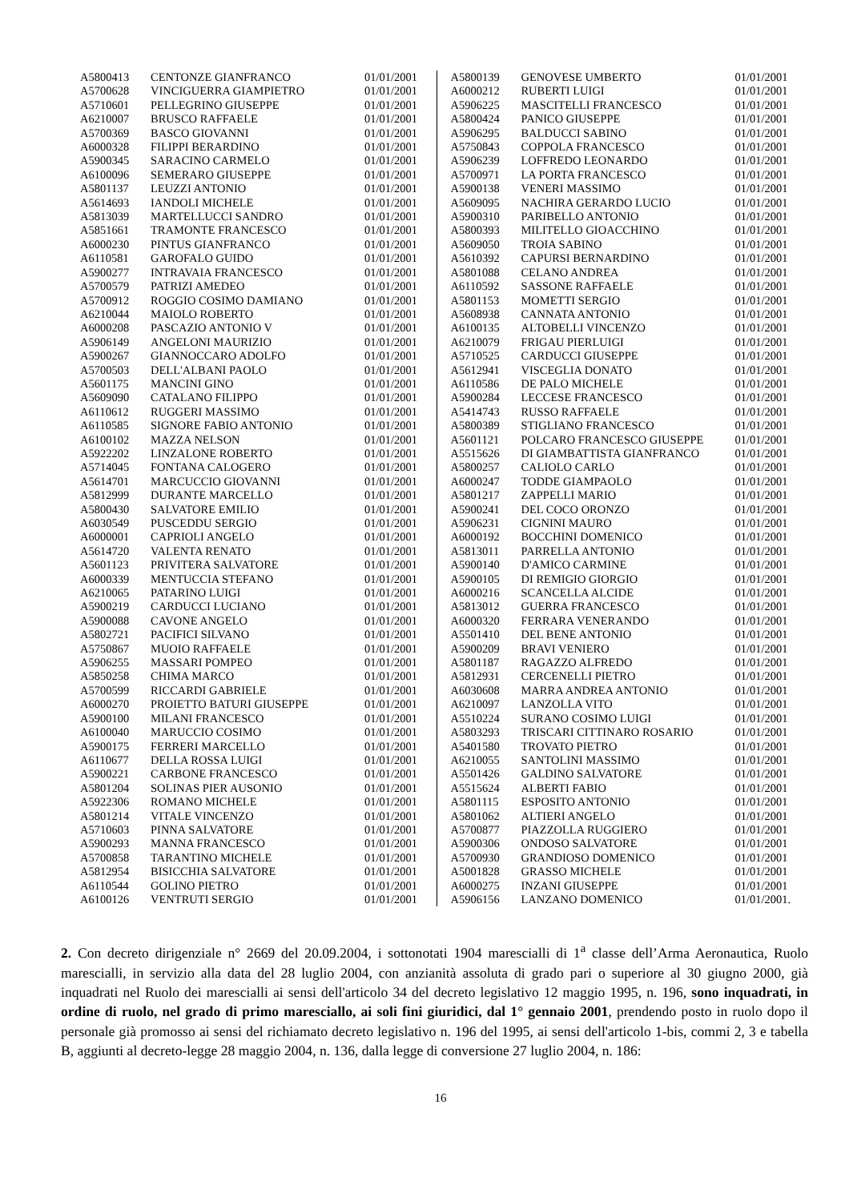| A5800413 | CENTONZE GIANFRANCO | 01/01/2001 |
| A5700628 | VINCIGUERRA GIAMPIETRO | 01/01/2001 |
| A5710601 | PELLEGRINO GIUSEPPE | 01/01/2001 |
| A6210007 | BRUSCO RAFFAELE | 01/01/2001 |
| A5700369 | BASCO GIOVANNI | 01/01/2001 |
| A6000328 | FILIPPI BERARDINO | 01/01/2001 |
| A5900345 | SARACINO CARMELO | 01/01/2001 |
| A6100096 | SEMERARO GIUSEPPE | 01/01/2001 |
| A5801137 | LEUZZI ANTONIO | 01/01/2001 |
| A5614693 | IANDOLI MICHELE | 01/01/2001 |
| A5813039 | MARTELLUCCI SANDRO | 01/01/2001 |
| A5851661 | TRAMONTE FRANCESCO | 01/01/2001 |
| A6000230 | PINTUS GIANFRANCO | 01/01/2001 |
| A6110581 | GAROFALO GUIDO | 01/01/2001 |
| A5900277 | INTRAVAIA FRANCESCO | 01/01/2001 |
| A5700579 | PATRIZI AMEDEO | 01/01/2001 |
| A5700912 | ROGGIO COSIMO DAMIANO | 01/01/2001 |
| A6210044 | MAIOLO ROBERTO | 01/01/2001 |
| A6000208 | PASCAZIO ANTONIO V | 01/01/2001 |
| A5906149 | ANGELONI MAURIZIO | 01/01/2001 |
| A5900267 | GIANNOCCARO ADOLFO | 01/01/2001 |
| A5700503 | DELL'ALBANI PAOLO | 01/01/2001 |
| A5601175 | MANCINI GINO | 01/01/2001 |
| A5609090 | CATALANO FILIPPO | 01/01/2001 |
| A6110612 | RUGGERI MASSIMO | 01/01/2001 |
| A6110585 | SIGNORE FABIO ANTONIO | 01/01/2001 |
| A6100102 | MAZZA NELSON | 01/01/2001 |
| A5922202 | LINZALONE ROBERTO | 01/01/2001 |
| A5714045 | FONTANA CALOGERO | 01/01/2001 |
| A5614701 | MARCUCCIO GIOVANNI | 01/01/2001 |
| A5812999 | DURANTE MARCELLO | 01/01/2001 |
| A5800430 | SALVATORE EMILIO | 01/01/2001 |
| A6030549 | PUSCEDDU SERGIO | 01/01/2001 |
| A6000001 | CAPRIOLI ANGELO | 01/01/2001 |
| A5614720 | VALENTA RENATO | 01/01/2001 |
| A5601123 | PRIVITERA SALVATORE | 01/01/2001 |
| A6000339 | MENTUCCIA STEFANO | 01/01/2001 |
| A6210065 | PATARINO LUIGI | 01/01/2001 |
| A5900219 | CARDUCCI LUCIANO | 01/01/2001 |
| A5900088 | CAVONE ANGELO | 01/01/2001 |
| A5802721 | PACIFICI SILVANO | 01/01/2001 |
| A5750867 | MUOIO RAFFAELE | 01/01/2001 |
| A5906255 | MASSARI POMPEO | 01/01/2001 |
| A5850258 | CHIMA MARCO | 01/01/2001 |
| A5700599 | RICCARDI GABRIELE | 01/01/2001 |
| A6000270 | PROIETTO BATURI GIUSEPPE | 01/01/2001 |
| A5900100 | MILANI FRANCESCO | 01/01/2001 |
| A6100040 | MARUCCIO COSIMO | 01/01/2001 |
| A5900175 | FERRERI MARCELLO | 01/01/2001 |
| A6110677 | DELLA ROSSA LUIGI | 01/01/2001 |
| A5900221 | CARBONE FRANCESCO | 01/01/2001 |
| A5801204 | SOLINAS PIER AUSONIO | 01/01/2001 |
| A5922306 | ROMANO MICHELE | 01/01/2001 |
| A5801214 | VITALE VINCENZO | 01/01/2001 |
| A5710603 | PINNA SALVATORE | 01/01/2001 |
| A5900293 | MANNA FRANCESCO | 01/01/2001 |
| A5700858 | TARANTINO MICHELE | 01/01/2001 |
| A5812954 | BISICCHIA SALVATORE | 01/01/2001 |
| A6110544 | GOLINO PIETRO | 01/01/2001 |
| A6100126 | VENTRUTI SERGIO | 01/01/2001 |
| A5800139 | GENOVESE UMBERTO | 01/01/2001 |
| A6000212 | RUBERTI LUIGI | 01/01/2001 |
| A5906225 | MASCITELLI FRANCESCO | 01/01/2001 |
| A5800424 | PANICO GIUSEPPE | 01/01/2001 |
| A5906295 | BALDUCCI SABINO | 01/01/2001 |
| A5750843 | COPPOLA FRANCESCO | 01/01/2001 |
| A5906239 | LOFFREDO LEONARDO | 01/01/2001 |
| A5700971 | LA PORTA FRANCESCO | 01/01/2001 |
| A5900138 | VENERI MASSIMO | 01/01/2001 |
| A5609095 | NACHIRA GERARDO LUCIO | 01/01/2001 |
| A5900310 | PARIBELLO ANTONIO | 01/01/2001 |
| A5800393 | MILITELLO GIOACCHINO | 01/01/2001 |
| A5609050 | TROIA SABINO | 01/01/2001 |
| A5610392 | CAPURSI BERNARDINO | 01/01/2001 |
| A5801088 | CELANO ANDREA | 01/01/2001 |
| A6110592 | SASSONE RAFFAELE | 01/01/2001 |
| A5801153 | MOMETTI SERGIO | 01/01/2001 |
| A5608938 | CANNATA ANTONIO | 01/01/2001 |
| A6100135 | ALTOBELLI VINCENZO | 01/01/2001 |
| A6210079 | FRIGAU PIERLUIGI | 01/01/2001 |
| A5710525 | CARDUCCI GIUSEPPE | 01/01/2001 |
| A5612941 | VISCEGLIA DONATO | 01/01/2001 |
| A6110586 | DE PALO MICHELE | 01/01/2001 |
| A5900284 | LECCESE FRANCESCO | 01/01/2001 |
| A5414743 | RUSSO RAFFAELE | 01/01/2001 |
| A5800389 | STIGLIANO FRANCESCO | 01/01/2001 |
| A5601121 | POLCARO FRANCESCO GIUSEPPE | 01/01/2001 |
| A5515626 | DI GIAMBATTISTA GIANFRANCO | 01/01/2001 |
| A5800257 | CALIOLO CARLO | 01/01/2001 |
| A6000247 | TODDE GIAMPAOLO | 01/01/2001 |
| A5801217 | ZAPPELLI MARIO | 01/01/2001 |
| A5900241 | DEL COCO ORONZO | 01/01/2001 |
| A5906231 | CIGNINI MAURO | 01/01/2001 |
| A6000192 | BOCCHINI DOMENICO | 01/01/2001 |
| A5813011 | PARRELLA ANTONIO | 01/01/2001 |
| A5900140 | D'AMICO CARMINE | 01/01/2001 |
| A5900105 | DI REMIGIO GIORGIO | 01/01/2001 |
| A6000216 | SCANCELLA ALCIDE | 01/01/2001 |
| A5813012 | GUERRA FRANCESCO | 01/01/2001 |
| A6000320 | FERRARA VENERANDO | 01/01/2001 |
| A5501410 | DEL BENE ANTONIO | 01/01/2001 |
| A5900209 | BRAVI VENIERO | 01/01/2001 |
| A5801187 | RAGAZZO ALFREDO | 01/01/2001 |
| A5812931 | CERCENELLI PIETRO | 01/01/2001 |
| A6030608 | MARRA ANDREA ANTONIO | 01/01/2001 |
| A6210097 | LANZOLLA VITO | 01/01/2001 |
| A5510224 | SURANO COSIMO LUIGI | 01/01/2001 |
| A5803293 | TRISCARI CITTINARO ROSARIO | 01/01/2001 |
| A5401580 | TROVATO PIETRO | 01/01/2001 |
| A6210055 | SANTOLINI MASSIMO | 01/01/2001 |
| A5501426 | GALDINO SALVATORE | 01/01/2001 |
| A5515624 | ALBERTI FABIO | 01/01/2001 |
| A5801115 | ESPOSITO ANTONIO | 01/01/2001 |
| A5801062 | ALTIERI ANGELO | 01/01/2001 |
| A5700877 | PIAZZOLLA RUGGIERO | 01/01/2001 |
| A5900306 | ONDOSO SALVATORE | 01/01/2001 |
| A5700930 | GRANDIOSO DOMENICO | 01/01/2001 |
| A5001828 | GRASSO MICHELE | 01/01/2001 |
| A6000275 | INZANI GIUSEPPE | 01/01/2001 |
| A5906156 | LANZANO DOMENICO | 01/01/2001. |
2. Con decreto dirigenziale n° 2669 del 20.09.2004, i sottonotati 1904 marescialli di 1<sup>a</sup> classe dell’Arma Aeronautica, Ruolo marescialli, in servizio alla data del 28 luglio 2004, con anzianità assoluta di grado pari o superiore al 30 giugno 2000, già inquadrati nel Ruolo dei marescialli ai sensi dell'articolo 34 del decreto legislativo 12 maggio 1995, n. 196, sono inquadrati, in ordine di ruolo, nel grado di primo maresciallo, ai soli fini giuridici, dal 1° gennaio 2001, prendendo posto in ruolo dopo il personale già promosso ai sensi del richiamato decreto legislativo n. 196 del 1995, ai sensi dell'articolo 1-bis, commi 2, 3 e tabella B, aggiunti al decreto-legge 28 maggio 2004, n. 136, dalla legge di conversione 27 luglio 2004, n. 186:
16